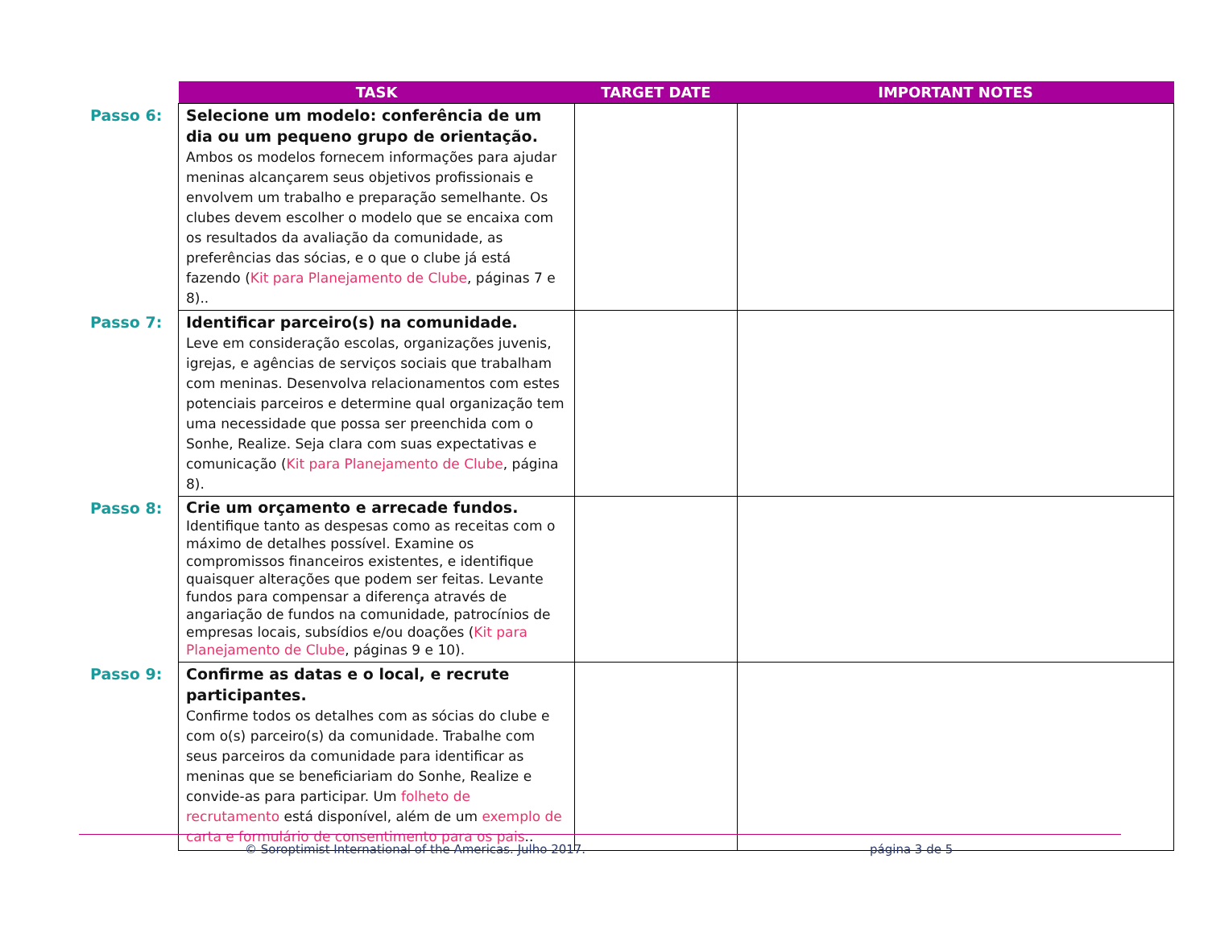| | TASK | TARGET DATE | IMPORTANT NOTES |
| --- | --- | --- | --- |
| Passo 6: | Selecione um modelo: conferência de um dia ou um pequeno grupo de orientação. Ambos os modelos fornecem informações para ajudar meninas alcançarem seus objetivos profissionais e envolvem um trabalho e preparação semelhante. Os clubes devem escolher o modelo que se encaixa com os resultados da avaliação da comunidade, as preferências das sócias, e o que o clube já está fazendo ( Kit para Planejamento de Clube , páginas 7 e 8).. | | |
| Passo 7: | Identificar parceiro(s) na comunidade. Leve em consideração escolas, organizações juvenis, igrejas, e agências de serviços sociais que trabalham com meninas. Desenvolva relacionamentos com estes potenciais parceiros e determine qual organização tem uma necessidade que possa ser preenchida com o Sonhe, Realize. Seja clara com suas expectativas e comunicação ( Kit para Planejamento de Clube , página 8). | | |
| Passo 8: | Crie um orçamento e arrecade fundos. Identifique tanto as despesas como as receitas com o máximo de detalhes possível. Examine os compromissos financeiros existentes, e identifique quaisquer alterações que podem ser feitas. Levante fundos para compensar a diferença através de angariação de fundos na comunidade, patrocínios de empresas locais, subsídios e/ou doações ( Kit para Planejamento de Clube , páginas 9 e 10). | | |
| Passo 9: | Confirme as datas e o local, e recrute participantes. Confirme todos os detalhes com as sócias do clube e com o(s) parceiro(s) da comunidade. Trabalhe com seus parceiros da comunidade para identificar as meninas que se beneficiariam do Sonhe, Realize e convide-as para participar. Um folheto de recrutamento está disponível, além de um exemplo de carta e formulário de consentimento para os pais .. | | |
© Soroptimist International of the Americas. Julho 2017.
página 3 de 5